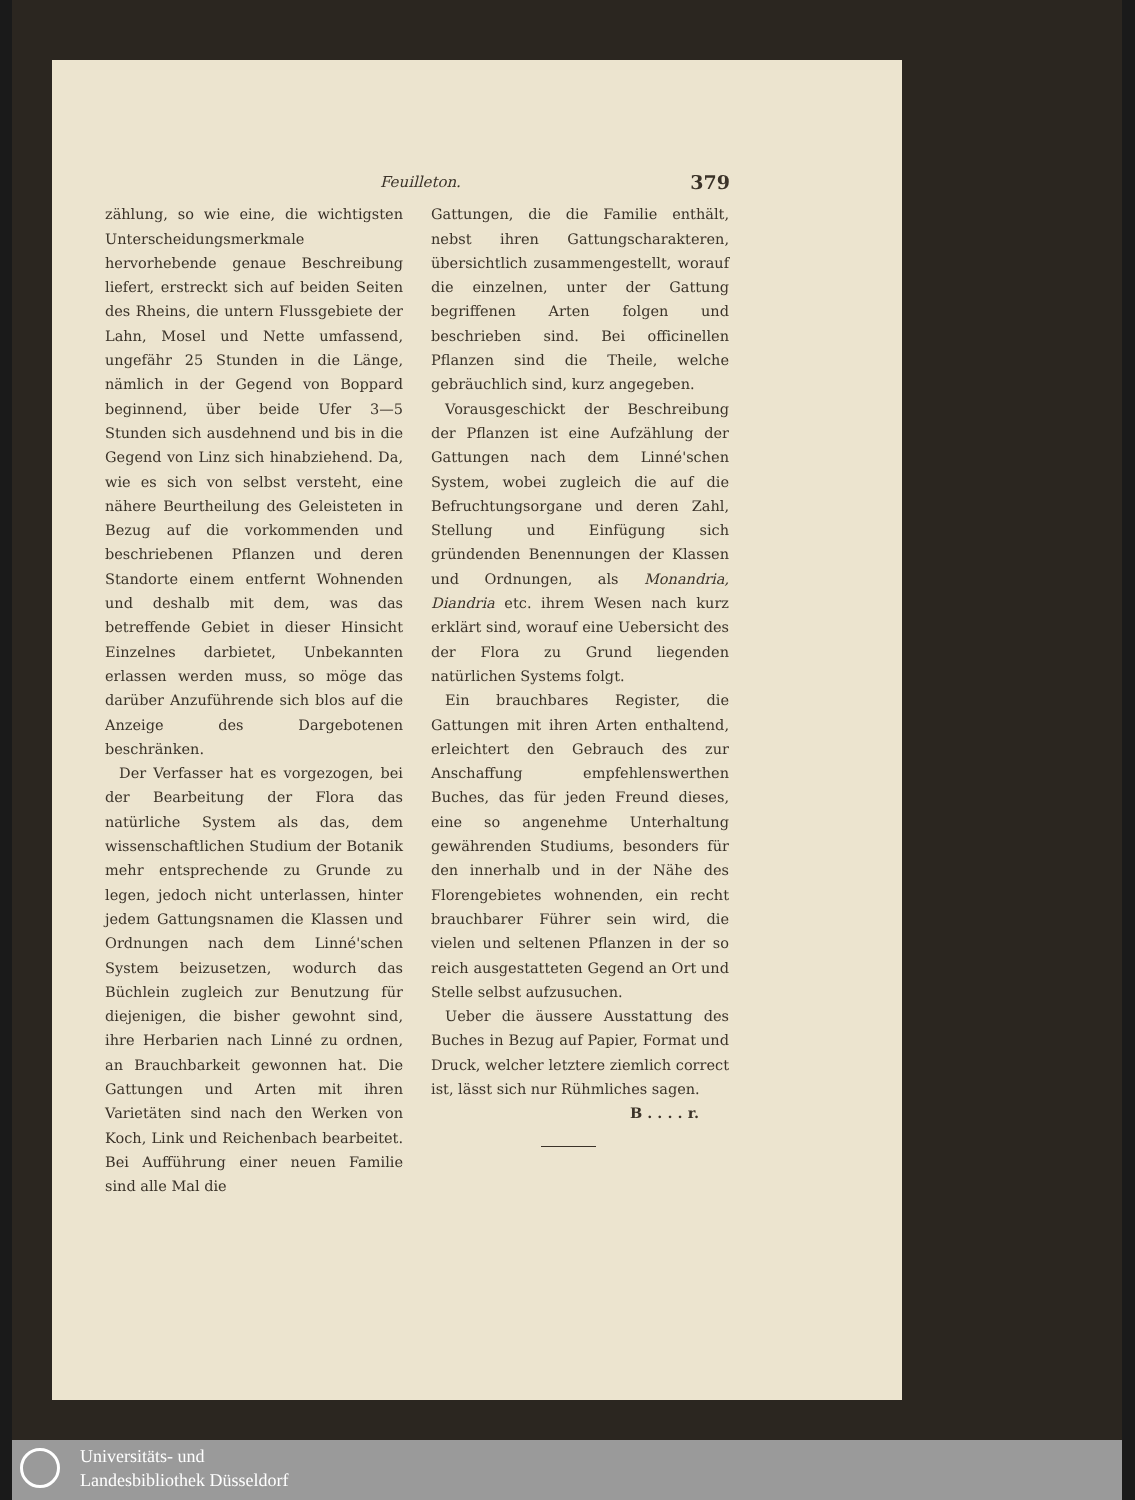Feuilleton. 379
zählung, so wie eine, die wichtigsten Unterscheidungsmerkmale hervorhebende genaue Beschreibung liefert, erstreckt sich auf beiden Seiten des Rheins, die untern Flussgebiete der Lahn, Mosel und Nette umfassend, ungefähr 25 Stunden in die Länge, nämlich in der Gegend von Boppard beginnend, über beide Ufer 3—5 Stunden sich ausdehnend und bis in die Gegend von Linz sich hinabziehend. Da, wie es sich von selbst versteht, eine nähere Beurtheilung des Geleisteten in Bezug auf die vorkommenden und beschriebenen Pflanzen und deren Standorte einem entfernt Wohnenden und deshalb mit dem, was das betreffende Gebiet in dieser Hinsicht Einzelnes darbietet, Unbekannten erlassen werden muss, so möge das darüber Anzuführende sich blos auf die Anzeige des Dargebotenen beschränken.
Der Verfasser hat es vorgezogen, bei der Bearbeitung der Flora das natürliche System als das, dem wissenschaftlichen Studium der Botanik mehr entsprechende zu Grunde zu legen, jedoch nicht unterlassen, hinter jedem Gattungsnamen die Klassen und Ordnungen nach dem Linné'schen System beizusetzen, wodurch das Büchlein zugleich zur Benutzung für diejenigen, die bisher gewohnt sind, ihre Herbarien nach Linné zu ordnen, an Brauchbarkeit gewonnen hat. Die Gattungen und Arten mit ihren Varietäten sind nach den Werken von Koch, Link und Reichenbach bearbeitet. Bei Aufführung einer neuen Familie sind alle Mal die
Gattungen, die die Familie enthält, nebst ihren Gattungscharakteren, übersichtlich zusammengestellt, worauf die einzelnen, unter der Gattung begriffenen Arten folgen und beschrieben sind. Bei officinellen Pflanzen sind die Theile, welche gebräuchlich sind, kurz angegeben.
Vorausgeschickt der Beschreibung der Pflanzen ist eine Aufzählung der Gattungen nach dem Linné'schen System, wobei zugleich die auf die Befruchtungsorgane und deren Zahl, Stellung und Einfügung sich gründenden Benennungen der Klassen und Ordnungen, als Monandria, Diandria etc. ihrem Wesen nach kurz erklärt sind, worauf eine Uebersicht des der Flora zu Grund liegenden natürlichen Systems folgt.
Ein brauchbares Register, die Gattungen mit ihren Arten enthaltend, erleichtert den Gebrauch des zur Anschaffung empfehlenswerthen Buches, das für jeden Freund dieses, eine so angenehme Unterhaltung gewährenden Studiums, besonders für den innerhalb und in der Nähe des Florengebietes wohnenden, ein recht brauchbarer Führer sein wird, die vielen und seltenen Pflanzen in der so reich ausgestatteten Gegend an Ort und Stelle selbst aufzusuchen.
Ueber die äussere Ausstattung des Buches in Bezug auf Papier, Format und Druck, welcher letztere ziemlich correct ist, lässt sich nur Rühmliches sagen.
B . . . . r.
Universitäts- und
Landesbibliothek Düsseldorf